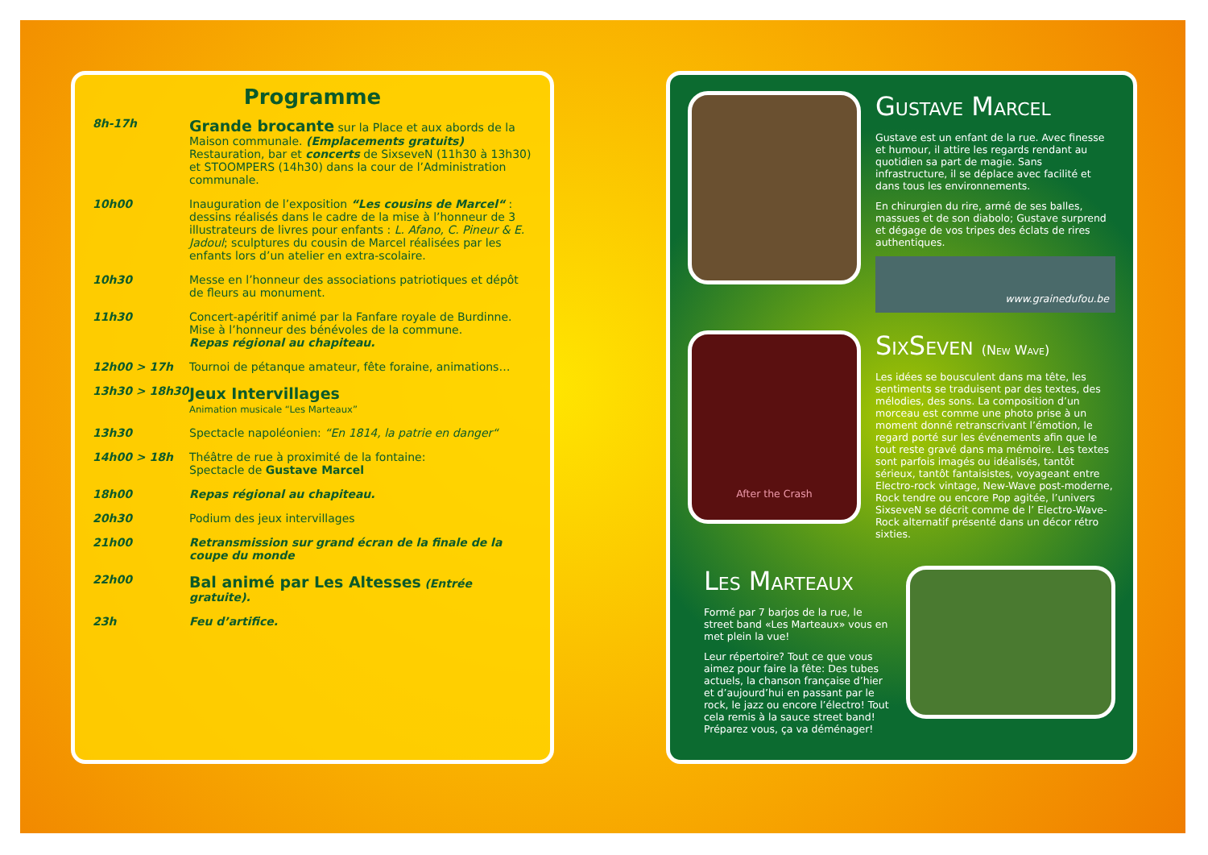Programme
| 8h-17h | Grande brocante sur la Place et aux abords de la Maison communale. (Emplacements gratuits) Restauration, bar et concerts de SixseveN (11h30 à 13h30) et STOOMPERS (14h30) dans la cour de l’Administration communale. |
| 10h00 | Inauguration de l’exposition “Les cousins de Marcel“ : dessins réalisés dans le cadre de la mise à l’honneur de 3 illustrateurs de livres pour enfants : L. Afano, C. Pineur & E. Jadoul ; sculptures du cousin de Marcel réalisées par les enfants lors d’un atelier en extra-scolaire. |
| 10h30 | Messe en l’honneur des associations patriotiques et dépôt de fleurs au monument. |
| 11h30 | Concert-apéritif animé par la Fanfare royale de Burdinne. Mise à l’honneur des bénévoles de la commune. Repas régional au chapiteau. |
| 12h00 > 17h | Tournoi de pétanque amateur, fête foraine, animations… |
| 13h30 > 18h30 | Jeux Intervillages Animation musicale “Les Marteaux” |
| 13h30 | Spectacle napoléonien: “En 1814, la patrie en danger“ |
| 14h00 > 18h | Théâtre de rue à proximité de la fontaine: Spectacle de Gustave Marcel |
| 18h00 | Repas régional au chapiteau. |
| 20h30 | Podium des jeux intervillages |
| 21h00 | Retransmission sur grand écran de la finale de la coupe du monde |
| 22h00 | Bal animé par Les Altesses (Entrée gratuite). |
| 23h | Feu d’artifice. |
Gustave Marcel
Gustave est un enfant de la rue. Avec finesse et humour, il attire les regards rendant au quotidien sa part de magie. Sans infrastructure, il se déplace avec facilité et dans tous les environnements.
En chirurgien du rire, armé de ses balles, massues et de son diabolo; Gustave surprend et dégage de vos tripes des éclats de rires authentiques.
www.grainedufou.be
After the Crash
SixSeven (New Wave)
Les idées se bousculent dans ma tête, les sentiments se traduisent par des textes, des mélodies, des sons. La composition d’un morceau est comme une photo prise à un moment donné retranscrivant l’émotion, le regard porté sur les événements afin que le tout reste gravé dans ma mémoire. Les textes sont parfois imagés ou idéalisés, tantôt sérieux, tantôt fantaisistes, voyageant entre Electro-rock vintage, New-Wave post-moderne, Rock tendre ou encore Pop agitée, l’univers SixseveN se décrit comme de l’ Electro-Wave-Rock alternatif présenté dans un décor rétro sixties.
Les Marteaux
Formé par 7 barjos de la rue, le street band «Les Marteaux» vous en met plein la vue!
Leur répertoire? Tout ce que vous aimez pour faire la fête: Des tubes actuels, la chanson française d’hier et d’aujourd’hui en passant par le rock, le jazz ou encore l’électro! Tout cela remis à la sauce street band! Préparez vous, ça va déménager!